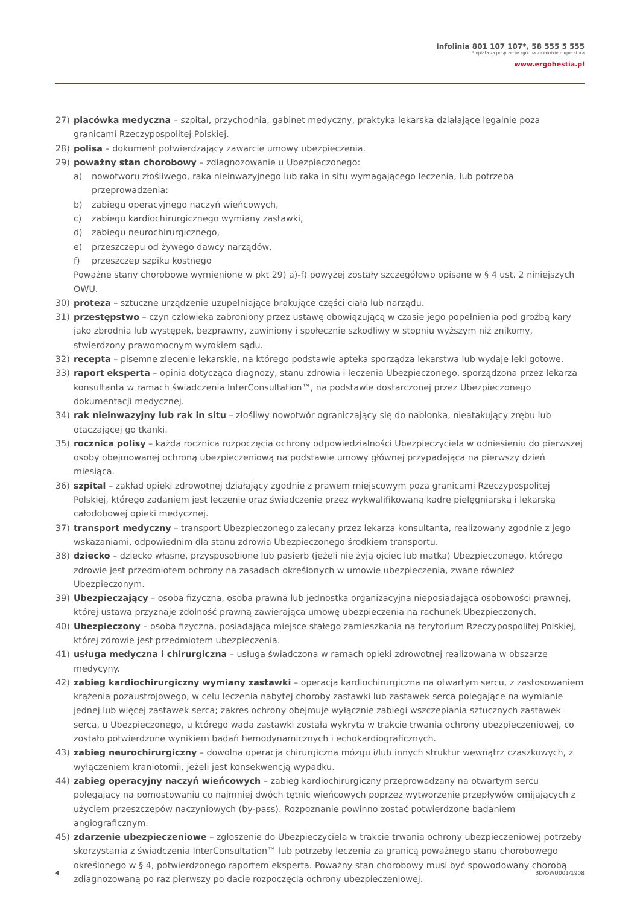Infolinia 801 107 107*, 58 555 5 555
* opłata za połączenie zgodna z cennikiem operatora
www.ergohestia.pl
27) placówka medyczna – szpital, przychodnia, gabinet medyczny, praktyka lekarska działające legalnie poza granicami Rzeczypospolitej Polskiej.
28) polisa – dokument potwierdzający zawarcie umowy ubezpieczenia.
29) poważny stan chorobowy – zdiagnozowanie u Ubezpieczonego:
a) nowotworu złośliwego, raka nieinwazyjnego lub raka in situ wymagającego leczenia, lub potrzeba przeprowadzenia:
b) zabiegu operacyjnego naczyń wieńcowych,
c) zabiegu kardiochirurgicznego wymiany zastawki,
d) zabiegu neurochirurgicznego,
e) przeszczepu od żywego dawcy narządów,
f) przeszczep szpiku kostnego
Poważne stany chorobowe wymienione w pkt 29) a)-f) powyżej zostały szczegółowo opisane w § 4 ust. 2 niniejszych OWU.
30) proteza – sztuczne urządzenie uzupełniające brakujące części ciała lub narządu.
31) przestępstwo – czyn człowieka zabroniony przez ustawę obowiązującą w czasie jego popełnienia pod groźbą kary jako zbrodnia lub występek, bezprawny, zawiniony i społecznie szkodliwy w stopniu wyższym niż znikomy, stwierdzony prawomocnym wyrokiem sądu.
32) recepta – pisemne zlecenie lekarskie, na którego podstawie apteka sporządza lekarstwa lub wydaje leki gotowe.
33) raport eksperta – opinia dotycząca diagnozy, stanu zdrowia i leczenia Ubezpieczonego, sporządzona przez lekarza konsultanta w ramach świadczenia InterConsultation™, na podstawie dostarczonej przez Ubezpieczonego dokumentacji medycznej.
34) rak nieinwazyjny lub rak in situ – złośliwy nowotwór ograniczający się do nabłonka, nieatakujący zrębu lub otaczającej go tkanki.
35) rocznica polisy – każda rocznica rozpoczęcia ochrony odpowiedzialności Ubezpieczyciela w odniesieniu do pierwszej osoby obejmowanej ochroną ubezpieczeniową na podstawie umowy głównej przypadająca na pierwszy dzień miesiąca.
36) szpital – zakład opieki zdrowotnej działający zgodnie z prawem miejscowym poza granicami Rzeczypospolitej Polskiej, którego zadaniem jest leczenie oraz świadczenie przez wykwalifikowaną kadrę pielęgniarską i lekarską całodobowej opieki medycznej.
37) transport medyczny – transport Ubezpieczonego zalecany przez lekarza konsultanta, realizowany zgodnie z jego wskazaniami, odpowiednim dla stanu zdrowia Ubezpieczonego środkiem transportu.
38) dziecko – dziecko własne, przysposobione lub pasierb (jeżeli nie żyją ojciec lub matka) Ubezpieczonego, którego zdrowie jest przedmiotem ochrony na zasadach określonych w umowie ubezpieczenia, zwane również Ubezpieczonym.
39) Ubezpieczający – osoba fizyczna, osoba prawna lub jednostka organizacyjna nieposiadająca osobowości prawnej, której ustawa przyznaje zdolność prawną zawierająca umowę ubezpieczenia na rachunek Ubezpieczonych.
40) Ubezpieczony – osoba fizyczna, posiadająca miejsce stałego zamieszkania na terytorium Rzeczypospolitej Polskiej, której zdrowie jest przedmiotem ubezpieczenia.
41) usługa medyczna i chirurgiczna – usługa świadczona w ramach opieki zdrowotnej realizowana w obszarze medycyny.
42) zabieg kardiochirurgiczny wymiany zastawki – operacja kardiochirurgiczna na otwartym sercu, z zastosowaniem krążenia pozaustrojowego, w celu leczenia nabytej choroby zastawki lub zastawek serca polegające na wymianie jednej lub więcej zastawek serca; zakres ochrony obejmuje wyłącznie zabiegi wszczepiania sztucznych zastawek serca, u Ubezpieczonego, u którego wada zastawki została wykryta w trakcie trwania ochrony ubezpieczeniowej, co zostało potwierdzone wynikiem badań hemodynamicznych i echokardiograficznych.
43) zabieg neurochirurgiczny – dowolna operacja chirurgiczna mózgu i/lub innych struktur wewnątrz czaszkowych, z wyłączeniem kraniotomii, jeżeli jest konsekwencją wypadku.
44) zabieg operacyjny naczyń wieńcowych – zabieg kardiochirurgiczny przeprowadzany na otwartym sercu polegający na pomostowaniu co najmniej dwóch tętnic wieńcowych poprzez wytworzenie przepływów omijających z użyciem przeszczepów naczyniowych (by-pass). Rozpoznanie powinno zostać potwierdzone badaniem angiograficznym.
45) zdarzenie ubezpieczeniowe – zgłoszenie do Ubezpieczyciela w trakcie trwania ochrony ubezpieczeniowej potrzeby skorzystania z świadczenia InterConsultation™ lub potrzeby leczenia za granicą poważnego stanu chorobowego określonego w § 4, potwierdzonego raportem eksperta. Poważny stan chorobowy musi być spowodowany chorobą zdiagnozowaną po raz pierwszy po dacie rozpoczęcia ochrony ubezpieczeniowej.
4 BD/OWU001/1908